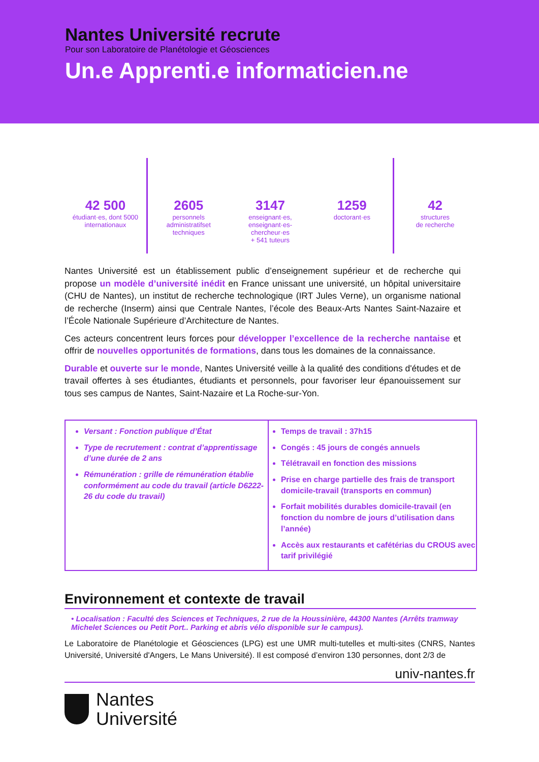Nantes Université recrute
Pour son Laboratoire de Planétologie et Géosciences
Un.e Apprenti.e informaticien.ne
42 500
étudiant·es, dont 5000
internationaux
2605
personnels
administratifset
techniques
3147
enseignant·es,
enseignant·es-
chercheur·es
+ 541 tuteurs
1259
doctorant·es
42
structures
de recherche
Nantes Université est un établissement public d’enseignement supérieur et de recherche qui propose un modèle d’université inédit en France unissant une université, un hôpital universitaire (CHU de Nantes), un institut de recherche technologique (IRT Jules Verne), un organisme national de recherche (Inserm) ainsi que Centrale Nantes, l’école des Beaux-Arts Nantes Saint-Nazaire et l’École Nationale Supérieure d’Architecture de Nantes.
Ces acteurs concentrent leurs forces pour développer l’excellence de la recherche nantaise et offrir de nouvelles opportunités de formations, dans tous les domaines de la connaissance.
Durable et ouverte sur le monde, Nantes Université veille à la qualité des conditions d'études et de travail offertes à ses étudiantes, étudiants et personnels, pour favoriser leur épanouissement sur tous ses campus de Nantes, Saint-Nazaire et La Roche-sur-Yon.
Versant : Fonction publique d’État
Type de recrutement : contrat d’apprentissage d’une durée de 2 ans
Rémunération : grille de rémunération établie conformément au code du travail (article D6222-26 du code du travail)
Temps de travail : 37h15
Congés : 45 jours de congés annuels
Télétravail en fonction des missions
Prise en charge partielle des frais de transport domicile-travail (transports en commun)
Forfait mobilités durables domicile-travail (en fonction du nombre de jours d’utilisation dans l’année)
Accès aux restaurants et cafétérias du CROUS avec tarif privilégié
Environnement et contexte de travail
• Localisation : Faculté des Sciences et Techniques, 2 rue de la Houssinière, 44300 Nantes (Arrêts tramway Michelet Sciences ou Petit Port.. Parking et abris vélo disponible sur le campus).
Le Laboratoire de Planétologie et Géosciences (LPG) est une UMR multi-tutelles et multi-sites (CNRS, Nantes Université, Université d'Angers, Le Mans Université). Il est composé d’environ 130 personnes, dont 2/3 de
univ-nantes.fr
Nantes
Université